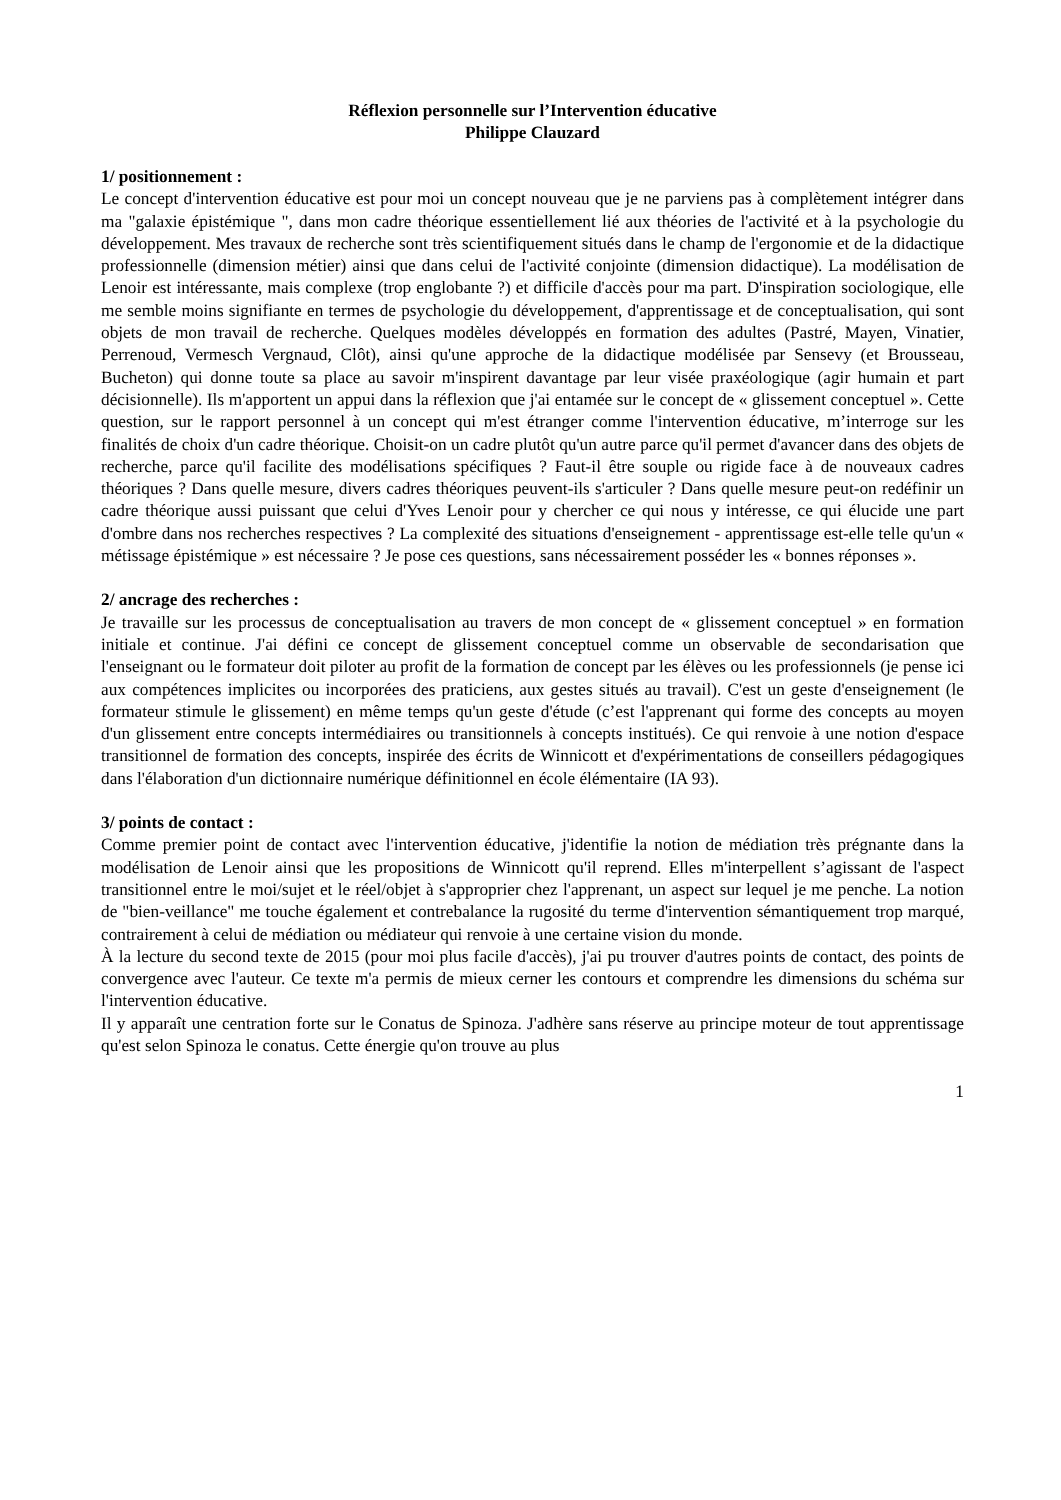Réflexion personnelle sur l’Intervention éducative
Philippe Clauzard
1/ positionnement :
Le concept d'intervention éducative est pour moi un concept nouveau que je ne parviens pas à complètement intégrer dans ma "galaxie épistémique ", dans mon cadre théorique essentiellement lié aux théories de l'activité et à la psychologie du développement. Mes travaux de recherche sont très scientifiquement situés dans le champ de l'ergonomie et de la didactique professionnelle (dimension métier) ainsi que dans celui de l'activité conjointe (dimension didactique). La modélisation de Lenoir est intéressante, mais complexe (trop englobante ?) et difficile d'accès pour ma part. D'inspiration sociologique, elle me semble moins signifiante en termes de psychologie du développement, d'apprentissage et de conceptualisation, qui sont objets de mon travail de recherche. Quelques modèles développés en formation des adultes (Pastré, Mayen, Vinatier, Perrenoud, Vermesch Vergnaud, Clôt), ainsi qu'une approche de la didactique modélisée par Sensevy (et Brousseau, Bucheton) qui donne toute sa place au savoir m'inspirent davantage par leur visée praxéologique (agir humain et part décisionnelle). Ils m'apportent un appui dans la réflexion que j'ai entamée sur le concept de « glissement conceptuel ». Cette question, sur le rapport personnel à un concept qui m'est étranger comme l'intervention éducative, m’interroge sur les finalités de choix d'un cadre théorique. Choisit-on un cadre plutôt qu'un autre parce qu'il permet d'avancer dans des objets de recherche, parce qu'il facilite des modélisations spécifiques ? Faut-il être souple ou rigide face à de nouveaux cadres théoriques ? Dans quelle mesure, divers cadres théoriques peuvent-ils s'articuler ? Dans quelle mesure peut-on redéfinir un cadre théorique aussi puissant que celui d'Yves Lenoir pour y chercher ce qui nous y intéresse, ce qui élucide une part d'ombre dans nos recherches respectives ? La complexité des situations d'enseignement - apprentissage est-elle telle qu'un « métissage épistémique » est nécessaire ? Je pose ces questions, sans nécessairement posséder les « bonnes réponses ».
2/ ancrage des recherches :
Je travaille sur les processus de conceptualisation au travers de mon concept de « glissement conceptuel » en formation initiale et continue. J'ai défini ce concept de glissement conceptuel comme un observable de secondarisation que l'enseignant ou le formateur doit piloter au profit de la formation de concept par les élèves ou les professionnels (je pense ici aux compétences implicites ou incorporées des praticiens, aux gestes situés au travail). C'est un geste d'enseignement (le formateur stimule le glissement) en même temps qu'un geste d'étude (c’est l'apprenant qui forme des concepts au moyen d'un glissement entre concepts intermédiaires ou transitionnels à concepts institués). Ce qui renvoie à une notion d'espace transitionnel de formation des concepts, inspirée des écrits de Winnicott et d'expérimentations de conseillers pédagogiques dans l'élaboration d'un dictionnaire numérique définitionnel en école élémentaire (IA 93).
3/ points de contact :
Comme premier point de contact avec l'intervention éducative, j'identifie la notion de médiation très prégnante dans la modélisation de Lenoir ainsi que les propositions de Winnicott qu'il reprend. Elles m'interpellent s’agissant de l'aspect transitionnel entre le moi/sujet et le réel/objet à s'approprier chez l'apprenant, un aspect sur lequel je me penche. La notion de "bien-veillance" me touche également et contrebalance la rugosité du terme d'intervention sémantiquement trop marqué, contrairement à celui de médiation ou médiateur qui renvoie à une certaine vision du monde.
À la lecture du second texte de 2015 (pour moi plus facile d'accès), j'ai pu trouver d'autres points de contact, des points de convergence avec l'auteur. Ce texte m'a permis de mieux cerner les contours et comprendre les dimensions du schéma sur l'intervention éducative.
Il y apparaît une centration forte sur le Conatus de Spinoza. J'adhère sans réserve au principe moteur de tout apprentissage qu'est selon Spinoza le conatus. Cette énergie qu'on trouve au plus
1